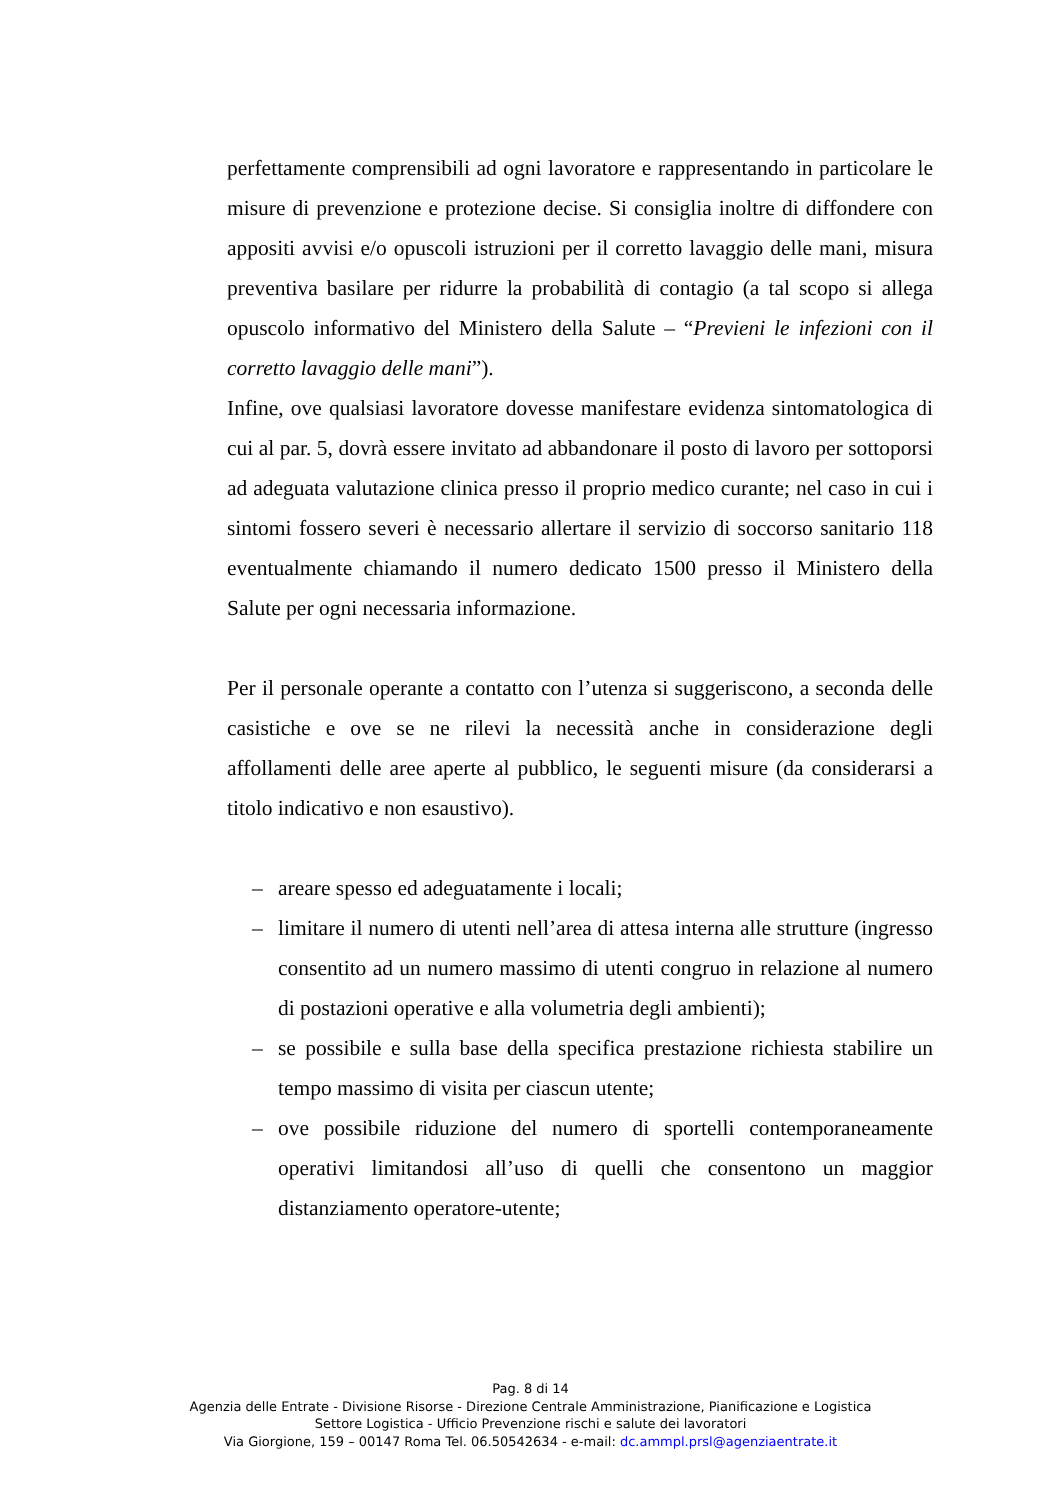perfettamente comprensibili ad ogni lavoratore e rappresentando in particolare le misure di prevenzione e protezione decise. Si consiglia inoltre di diffondere con appositi avvisi e/o opuscoli istruzioni per il corretto lavaggio delle mani, misura preventiva basilare per ridurre la probabilità di contagio (a tal scopo si allega opuscolo informativo del Ministero della Salute – “Previeni le infezioni con il corretto lavaggio delle mani”).
Infine, ove qualsiasi lavoratore dovesse manifestare evidenza sintomatologica di cui al par. 5, dovrà essere invitato ad abbandonare il posto di lavoro per sottoporsi ad adeguata valutazione clinica presso il proprio medico curante; nel caso in cui i sintomi fossero severi è necessario allertare il servizio di soccorso sanitario 118 eventualmente chiamando il numero dedicato 1500 presso il Ministero della Salute per ogni necessaria informazione.
Per il personale operante a contatto con l’utenza si suggeriscono, a seconda delle casistiche e ove se ne rilevi la necessità anche in considerazione degli affollamenti delle aree aperte al pubblico, le seguenti misure (da considerarsi a titolo indicativo e non esaustivo).
– areare spesso ed adeguatamente i locali;
– limitare il numero di utenti nell’area di attesa interna alle strutture (ingresso consentito ad un numero massimo di utenti congruo in relazione al numero di postazioni operative e alla volumetria degli ambienti);
– se possibile e sulla base della specifica prestazione richiesta stabilire un tempo massimo di visita per ciascun utente;
– ove possibile riduzione del numero di sportelli contemporaneamente operativi limitandosi all’uso di quelli che consentono un maggior distanziamento operatore-utente;
Pag. 8 di 14
Agenzia delle Entrate - Divisione Risorse - Direzione Centrale Amministrazione, Pianificazione e Logistica
Settore Logistica - Ufficio Prevenzione rischi e salute dei lavoratori
Via Giorgione, 159 – 00147 Roma Tel. 06.50542634 - e-mail: dc.ammpl.prsl@agenziaentrate.it